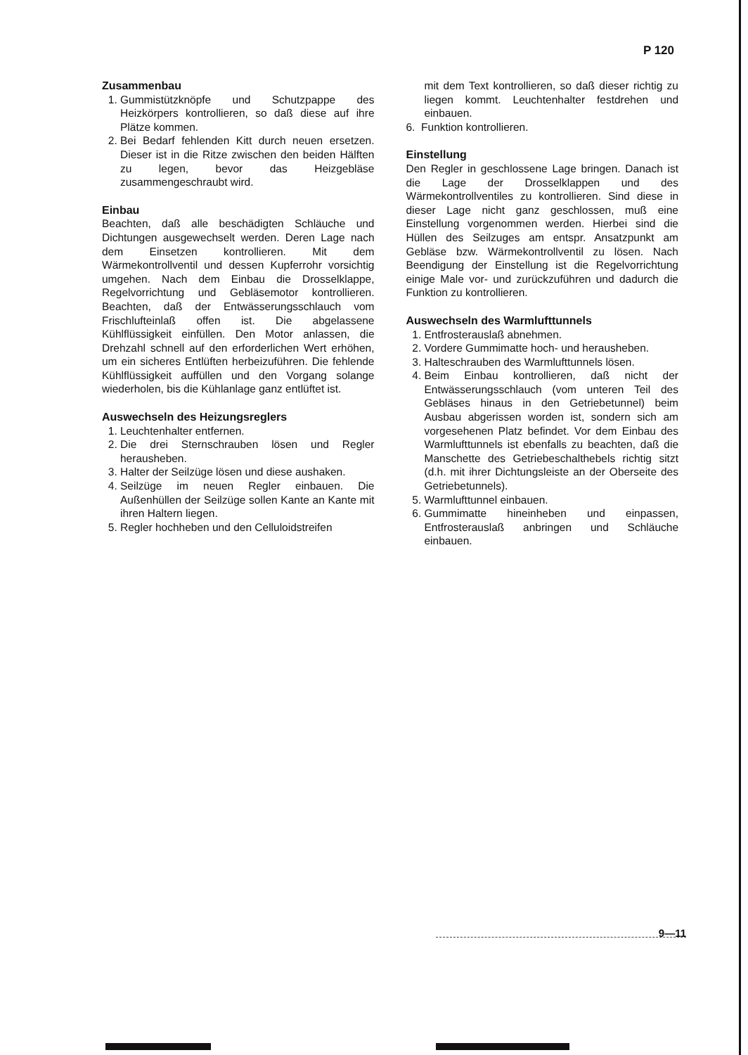P 120
Zusammenbau
1. Gummistützknöpfe und Schutzpappe des Heizkörpers kontrollieren, so daß diese auf ihre Plätze kommen.
2. Bei Bedarf fehlenden Kitt durch neuen ersetzen. Dieser ist in die Ritze zwischen den beiden Hälften zu legen, bevor das Heizgebläse zusammengeschraubt wird.
Einbau
Beachten, daß alle beschädigten Schläuche und Dichtungen ausgewechselt werden. Deren Lage nach dem Einsetzen kontrollieren. Mit dem Wärmekontrollventil und dessen Kupferrohr vorsichtig umgehen. Nach dem Einbau die Drosselklappe, Regelvorrichtung und Gebläsemotor kontrollieren. Beachten, daß der Entwässerungsschlauch vom Frischlufteinlaß offen ist. Die abgelassene Kühlflüssigkeit einfüllen. Den Motor anlassen, die Drehzahl schnell auf den erforderlichen Wert erhöhen, um ein sicheres Entlüften herbeizuführen. Die fehlende Kühlflüssigkeit auffüllen und den Vorgang solange wiederholen, bis die Kühlanlage ganz entlüftet ist.
Auswechseln des Heizungsreglers
1. Leuchtenhalter entfernen.
2. Die drei Sternschrauben lösen und Regler herausheben.
3. Halter der Seilzüge lösen und diese aushaken.
4. Seilzüge im neuen Regler einbauen. Die Außenhüllen der Seilzüge sollen Kante an Kante mit ihren Haltern liegen.
5. Regler hochheben und den Celluloidstreifen
mit dem Text kontrollieren, so daß dieser richtig zu liegen kommt. Leuchtenhalter festdrehen und einbauen.
6. Funktion kontrollieren.
Einstellung
Den Regler in geschlossene Lage bringen. Danach ist die Lage der Drosselklappen und des Wärmekontrollventiles zu kontrollieren. Sind diese in dieser Lage nicht ganz geschlossen, muß eine Einstellung vorgenommen werden. Hierbei sind die Hüllen des Seilzuges am entspr. Ansatzpunkt am Gebläse bzw. Wärmekontrollventil zu lösen. Nach Beendigung der Einstellung ist die Regelvorrichtung einige Male vor- und zurückzuführen und dadurch die Funktion zu kontrollieren.
Auswechseln des Warmlufttunnels
1. Entfrosterauslaß abnehmen.
2. Vordere Gummimatte hoch- und herausheben.
3. Halteschrauben des Warmlufttunnels lösen.
4. Beim Einbau kontrollieren, daß nicht der Entwässerungsschlauch (vom unteren Teil des Gebläses hinaus in den Getriebetunnel) beim Ausbau abgerissen worden ist, sondern sich am vorgesehenen Platz befindet. Vor dem Einbau des Warmlufttunnels ist ebenfalls zu beachten, daß die Manschette des Getriebeschalthebels richtig sitzt (d.h. mit ihrer Dichtungsleiste an der Oberseite des Getriebetunnels).
5. Warmlufttunnel einbauen.
6. Gummimatte hineinheben und einpassen, Entfrosterauslaß anbringen und Schläuche einbauen.
9—11